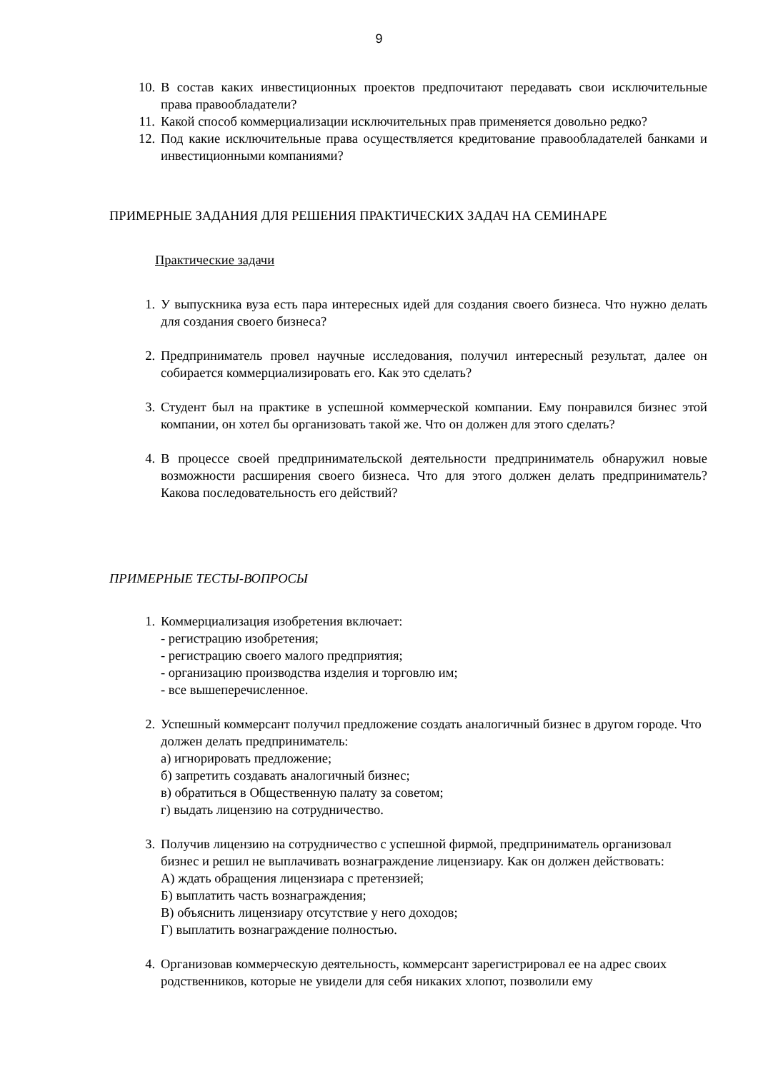9
10. В состав каких инвестиционных проектов предпочитают передавать свои исключительные права правообладатели?
11. Какой способ коммерциализации исключительных прав применяется довольно редко?
12. Под какие исключительные права осуществляется кредитование правообладателей банками и инвестиционными компаниями?
ПРИМЕРНЫЕ ЗАДАНИЯ ДЛЯ РЕШЕНИЯ ПРАКТИЧЕСКИХ ЗАДАЧ НА СЕМИНАРЕ
Практические задачи
1. У выпускника вуза есть пара интересных идей для создания своего бизнеса. Что нужно делать для создания своего бизнеса?
2. Предприниматель провел научные исследования, получил интересный результат, далее он собирается коммерциализировать его. Как это сделать?
3. Студент был на практике в успешной коммерческой компании. Ему понравился бизнес этой компании, он хотел бы организовать такой же. Что он должен для этого сделать?
4. В процессе своей предпринимательской деятельности предприниматель обнаружил новые возможности расширения своего бизнеса. Что для этого должен делать предприниматель? Какова последовательность его действий?
ПРИМЕРНЫЕ ТЕСТЫ-ВОПРОСЫ
1. Коммерциализация изобретения включает:
- регистрацию изобретения;
- регистрацию своего малого предприятия;
- организацию производства изделия и торговлю им;
- все вышеперечисленное.
2. Успешный коммерсант получил предложение создать аналогичный бизнес в другом городе. Что должен делать предприниматель:
а) игнорировать предложение;
б) запретить создавать аналогичный бизнес;
в) обратиться в Общественную палату за советом;
г) выдать лицензию на сотрудничество.
3. Получив лицензию на сотрудничество с успешной фирмой, предприниматель организовал бизнес и решил не выплачивать вознаграждение лицензиару. Как он должен действовать:
А) ждать обращения лицензиара с претензией;
Б) выплатить часть вознаграждения;
В) объяснить лицензиару отсутствие у него доходов;
Г) выплатить вознаграждение полностью.
4. Организовав коммерческую деятельность, коммерсант зарегистрировал ее на адрес своих родственников, которые не увидели для себя никаких хлопот, позволили ему